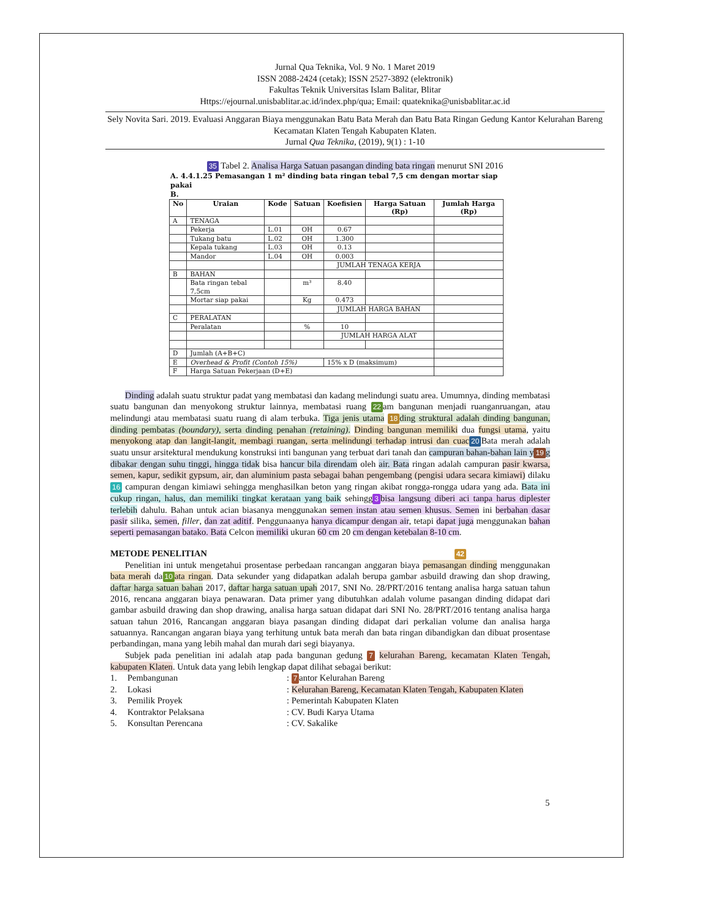Jurnal Qua Teknika, Vol. 9 No. 1 Maret 2019
ISSN 2088-2424 (cetak); ISSN 2527-3892 (elektronik)
Fakultas Teknik Universitas Islam Balitar, Blitar
Https://ejournal.unisbablitar.ac.id/index.php/qua; Email: quateknika@unisbablitar.ac.id
Sely Novita Sari. 2019. Evaluasi Anggaran Biaya menggunakan Batu Bata Merah dan Batu Bata Ringan Gedung Kantor Kelurahan Bareng Kecamatan Klaten Tengah Kabupaten Klaten.
Jurnal Qua Teknika, (2019), 9(1) : 1-10
35 Tabel 2. Analisa Harga Satuan pasangan dinding bata ringan menurut SNI 2016
A. 4.4.1.25 Pemasangan 1 m² dinding bata ringan tebal 7,5 cm dengan mortar siap pakai
B.
| No | Uraian | Kode | Satuan | Koefisien | Harga Satuan (Rp) | Jumlah Harga (Rp) |
| --- | --- | --- | --- | --- | --- | --- |
| A | TENAGA | | | | | |
| | Pekerja | L.01 | OH | 0.67 | | |
| | Tukang batu | L.02 | OH | 1.300 | | |
| | Kepala tukang | L.03 | OH | 0.13 | | |
| | Mandor | L.04 | OH | 0.003 | | |
| | | | | JUMLAH TENAGA KERJA | | |
| B | BAHAN | | | | | |
| | Bata ringan tebal 7,5cm | | m³ | 8.40 | | |
| | Mortar siap pakai | | Kg | 0.473 | | |
| | | | | JUMLAH HARGA BAHAN | | |
| C | PERALATAN | | | | | |
| | Peralatan | | % | 10 | | |
| | | | | JUMLAH HARGA ALAT | | |
| D | Jumlah (A+B+C) | | | | | |
| E | Overhead & Profit (Contoh 15%) | | | 15% x D (maksimum) | | |
| F | Harga Satuan Pekerjaan (D+E) | | | | | |
Dinding adalah suatu struktur padat yang membatasi dan kadang melindungi suatu area. Umumnya, dinding membatasi suatu bangunan dan menyokong struktur lainnya, membatasi ruang 22 am bangunan menjadi ruanganruangan, atau melindungi atau membatasi suatu ruang di alam terbuka. Tiga jenis utama 18 ding struktural adalah dinding bangunan, dinding pembatas (boundary), serta dinding penahan (retaining). Dinding bangunan memiliki dua fungsi utama, yaitu menyokong atap dan langit-langit, membagi ruangan, serta melindungi terhadap intrusi dan cuac 20 Bata merah adalah suatu unsur arsitektural mendukung konstruksi inti bangunan yang terbuat dari tanah dan campuran bahan-bahan lain y 19 g dibakar dengan suhu tinggi, hingga tidak bisa hancur bila direndam oleh air. Bata ringan adalah campuran pasir kwarsa, semen, kapur, sedikit gypsum, air, dan aluminium pasta sebagai bahan pengembang (pengisi udara secara kimiawi) dilaku 16 campuran dengan kimiawi sehingga menghasilkan beton yang ringan akibat rongga-rongga udara yang ada. Bata ini cukup ringan, halus, dan memiliki tingkat kerataan yang baik sehingg 3 bisa langsung diberi aci tanpa harus diplester terlebih dahulu. Bahan untuk acian biasanya menggunakan semen instan atau semen khusus. Semen ini berbahan dasar pasir silika, semen, filler, dan zat aditif. Penggunaanya hanya dicampur dengan air, tetapi dapat juga menggunakan bahan seperti pemasangan batako. Bata Celcon memiliki ukuran 60 cm 20 cm dengan ketebalan 8-10 cm.
METODE PENELITIAN 42
Penelitian ini untuk mengetahui prosentase perbedaan rancangan anggaran biaya pemasangan dinding menggunakan bata merah da 10 ata ringan. Data sekunder yang didapatkan adalah berupa gambar asbuild drawing dan shop drawing, daftar harga satuan bahan 2017, daftar harga satuan upah 2017, SNI No. 28/PRT/2016 tentang analisa harga satuan tahun 2016, rencana anggaran biaya penawaran. Data primer yang dibutuhkan adalah volume pasangan dinding didapat dari gambar asbuild drawing dan shop drawing, analisa harga satuan didapat dari SNI No. 28/PRT/2016 tentang analisa harga satuan tahun 2016, Rancangan anggaran biaya pasangan dinding didapat dari perkalian volume dan analisa harga satuannya. Rancangan angaran biaya yang terhitung untuk bata merah dan bata ringan dibandigkan dan dibuat prosentase perbandingan, mana yang lebih mahal dan murah dari segi biayanya.
Subjek pada penelitian ini adalah atap pada bangunan gedung 7 kelurahan Bareng, kecamatan Klaten Tengah, kabupaten Klaten. Untuk data yang lebih lengkap dapat dilihat sebagai berikut:
1. Pembangunan: 7 antor Kelurahan Bareng 2. Lokasi: Kelurahan Bareng, Kecamatan Klaten Tengah, Kabupaten Klaten 3. Pemilik Proyek: Pemerintah Kabupaten Klaten 4. Kontraktor Pelaksana: CV. Budi Karya Utama 5. Konsultan Perencana: CV. Sakalike
5